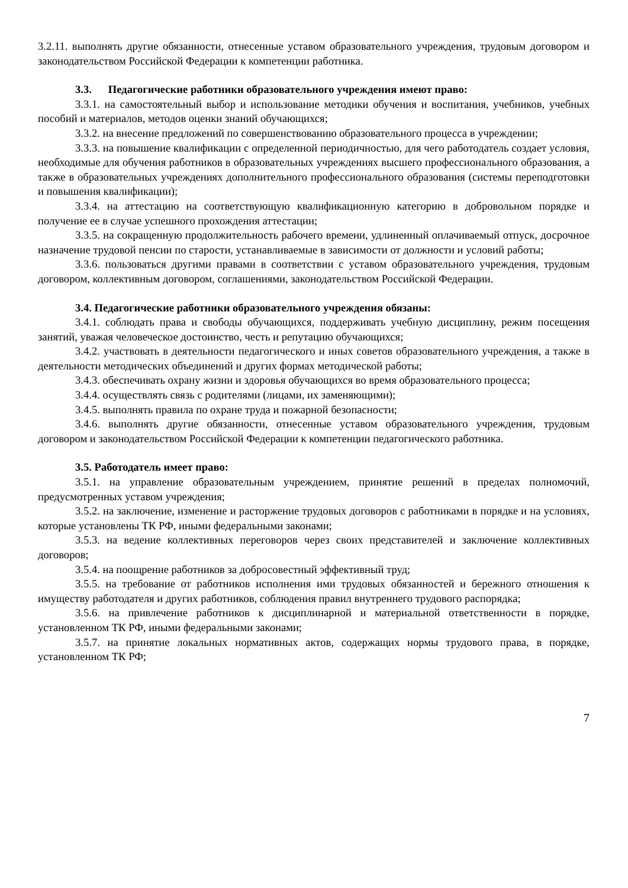3.2.11. выполнять другие обязанности, отнесенные уставом образовательного учреждения, трудовым договором и законодательством Российской Федерации к компетенции работника.
3.3. Педагогические работники образовательного учреждения имеют право:
3.3.1. на самостоятельный выбор и использование методики обучения и воспитания, учебников, учебных пособий и материалов, методов оценки знаний обучающихся;
3.3.2. на внесение предложений по совершенствованию образовательного процесса в учреждении;
3.3.3. на повышение квалификации с определенной периодичностью, для чего работодатель создает условия, необходимые для обучения работников в образовательных учреждениях высшего профессионального образования, а также в образовательных учреждениях дополнительного профессионального образования (системы переподготовки и повышения квалификации);
3.3.4. на аттестацию на соответствующую квалификационную категорию в добровольном порядке и получение ее в случае успешного прохождения аттестации;
3.3.5. на сокращенную продолжительность рабочего времени, удлиненный оплачиваемый отпуск, досрочное назначение трудовой пенсии по старости, устанавливаемые в зависимости от должности и условий работы;
3.3.6. пользоваться другими правами в соответствии с уставом образовательного учреждения, трудовым договором, коллективным договором, соглашениями, законодательством Российской Федерации.
3.4. Педагогические работники образовательного учреждения обязаны:
3.4.1. соблюдать права и свободы обучающихся, поддерживать учебную дисциплину, режим посещения занятий, уважая человеческое достоинство, честь и репутацию обучающихся;
3.4.2. участвовать в деятельности педагогического и иных советов образовательного учреждения, а также в деятельности методических объединений и других формах методической работы;
3.4.3. обеспечивать охрану жизни и здоровья обучающихся во время образовательного процесса;
3.4.4. осуществлять связь с родителями (лицами, их заменяющими);
3.4.5. выполнять правила по охране труда и пожарной безопасности;
3.4.6. выполнять другие обязанности, отнесенные уставом образовательного учреждения, трудовым договором и законодательством Российской Федерации к компетенции педагогического работника.
3.5. Работодатель имеет право:
3.5.1. на управление образовательным учреждением, принятие решений в пределах полномочий, предусмотренных уставом учреждения;
3.5.2. на заключение, изменение и расторжение трудовых договоров с работниками в порядке и на условиях, которые установлены ТК РФ, иными федеральными законами;
3.5.3. на ведение коллективных переговоров через своих представителей и заключение коллективных договоров;
3.5.4. на поощрение работников за добросовестный эффективный труд;
3.5.5. на требование от работников исполнения ими трудовых обязанностей и бережного отношения к имуществу работодателя и других работников, соблюдения правил внутреннего трудового распорядка;
3.5.6. на привлечение работников к дисциплинарной и материальной ответственности в порядке, установленном ТК РФ, иными федеральными законами;
3.5.7. на принятие локальных нормативных актов, содержащих нормы трудового права, в порядке, установленном ТК РФ;
7